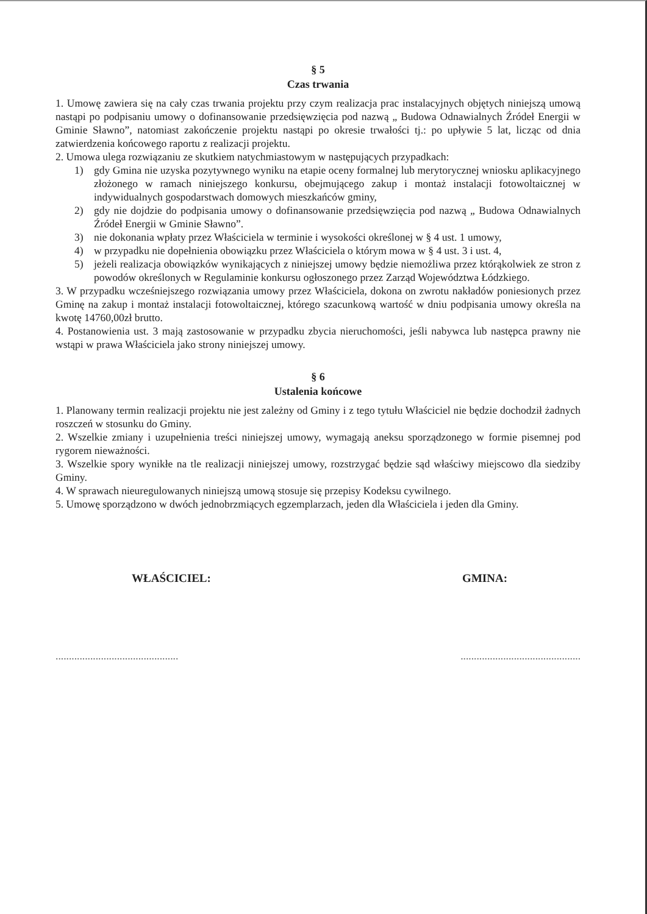§ 5
Czas trwania
1. Umowę zawiera się na cały czas trwania projektu przy czym realizacja prac instalacyjnych objętych niniejszą umową nastąpi po podpisaniu umowy o dofinansowanie przedsięwzięcia pod nazwą „ Budowa Odnawialnych Źródeł Energii w Gminie Sławno”, natomiast zakończenie projektu nastąpi po okresie trwałości tj.: po upływie 5 lat, licząc od dnia zatwierdzenia końcowego raportu z realizacji projektu.
2. Umowa ulega rozwiązaniu ze skutkiem natychmiastowym w następujących przypadkach:
1) gdy Gmina nie uzyska pozytywnego wyniku na etapie oceny formalnej lub merytorycznej wniosku aplikacyjnego złożonego w ramach niniejszego konkursu, obejmującego zakup i montaż instalacji fotowoltaicznej w indywidualnych gospodarstwach domowych mieszkańców gminy,
2) gdy nie dojdzie do podpisania umowy o dofinansowanie przedsięwzięcia pod nazwą „ Budowa Odnawialnych Źródeł Energii w Gminie Sławno”.
3) nie dokonania wpłaty przez Właściciela w terminie i wysokości określonej w § 4 ust. 1 umowy,
4) w przypadku nie dopełnienia obowiązku przez Właściciela o którym mowa w § 4 ust. 3 i ust. 4,
5) jeżeli realizacja obowiązków wynikających z niniejszej umowy będzie niemożliwa przez którąkolwiek ze stron z powodów określonych w Regulaminie konkursu ogłoszonego przez Zarząd Województwa Łódzkiego.
3. W przypadku wcześniejszego rozwiązania umowy przez Właściciela, dokona on zwrotu nakładów poniesionych przez Gminę na zakup i montaż instalacji fotowoltaicznej, którego szacunkową wartość w dniu podpisania umowy określa na kwotę 14760,00zł brutto.
4. Postanowienia ust. 3 mają zastosowanie w przypadku zbycia nieruchomości, jeśli nabywca lub następca prawny nie wstąpi w prawa Właściciela jako strony niniejszej umowy.
§ 6
Ustalenia końcowe
1. Planowany termin realizacji projektu nie jest zależny od Gminy i z tego tytułu Właściciel nie będzie dochodził żadnych roszczeń w stosunku do Gminy.
2. Wszelkie zmiany i uzupełnienia treści niniejszej umowy, wymagają aneksu sporządzonego w formie pisemnej pod rygorem nieważności.
3. Wszelkie spory wynikłe na tle realizacji niniejszej umowy, rozstrzygać będzie sąd właściwy miejscowo dla siedziby Gminy.
4. W sprawach nieuregulowanych niniejszą umową stosuje się przepisy Kodeksu cywilnego.
5. Umowę sporządzono w dwóch jednobrzmiących egzemplarzach, jeden dla Właściciela i jeden dla Gminy.
WŁAŚCICIEL: GMINA:
.............................................. .............................................